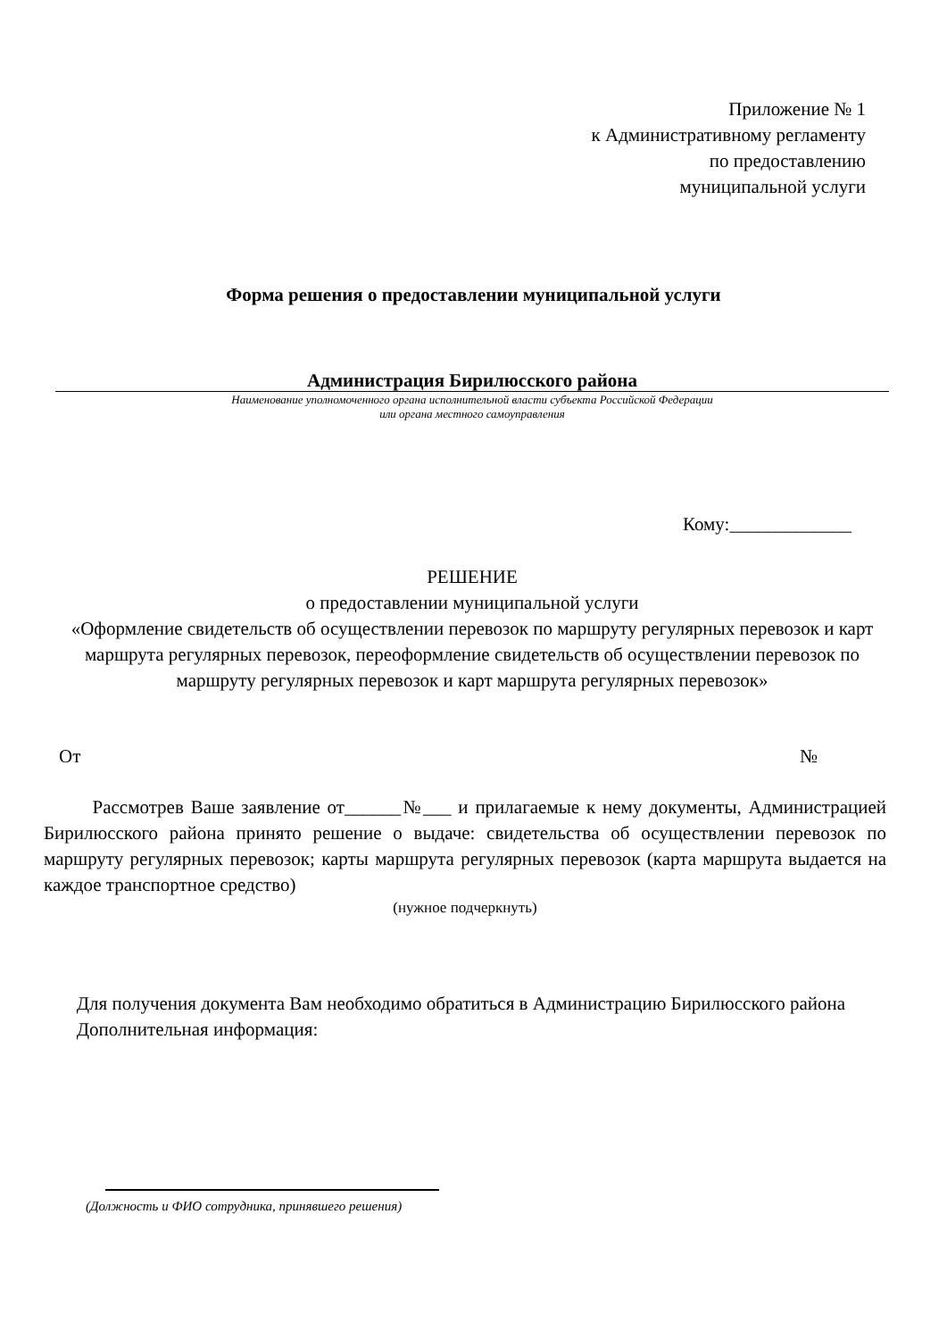Приложение № 1
к Административному регламенту
по предоставлению
муниципальной услуги
Форма решения о предоставлении муниципальной услуги
Администрация Бирилюсского района
Наименование уполномоченного органа исполнительной власти субъекта Российской Федерации
или органа местного самоуправления
Кому:_____________
РЕШЕНИЕ
о предоставлении муниципальной услуги
«Оформление свидетельств об осуществлении перевозок по маршруту регулярных перевозок и карт маршрута регулярных перевозок, переоформление свидетельств об осуществлении перевозок по маршруту регулярных перевозок и карт маршрута регулярных перевозок»
От №
Рассмотрев Ваше заявление от______№___ и прилагаемые к нему документы, Администрацией Бирилюсского района принято решение о выдаче: свидетельства об осуществлении перевозок по маршруту регулярных перевозок; карты маршрута регулярных перевозок (карта маршрута выдается на каждое транспортное средство)
(нужное подчеркнуть)
Для получения документа Вам необходимо обратиться в Администрацию Бирилюсского района
Дополнительная информация:
(Должность и ФИО сотрудника, принявшего решения)